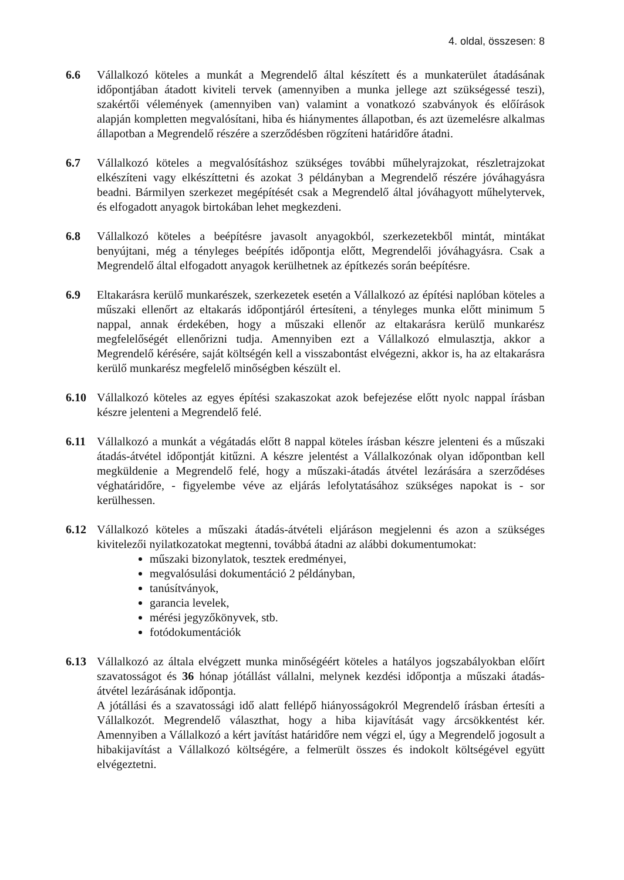4. oldal, összesen: 8
6.6 Vállalkozó köteles a munkát a Megrendelő által készített és a munkaterület átadásának időpontjában átadott kiviteli tervek (amennyiben a munka jellege azt szükségessé teszi), szakértői vélemények (amennyiben van) valamint a vonatkozó szabványok és előírások alapján kompletten megvalósítani, hiba és hiánymentes állapotban, és azt üzemelésre alkalmas állapotban a Megrendelő részére a szerződésben rögzíteni határidőre átadni.
6.7 Vállalkozó köteles a megvalósításhoz szükséges további műhelyrajzokat, részletrajzokat elkészíteni vagy elkészíttetni és azokat 3 példányban a Megrendelő részére jóváhagyásra beadni. Bármilyen szerkezet megépítését csak a Megrendelő által jóváhagyott műhelytervek, és elfogadott anyagok birtokában lehet megkezdeni.
6.8 Vállalkozó köteles a beépítésre javasolt anyagokból, szerkezetekből mintát, mintákat benyújtani, még a tényleges beépítés időpontja előtt, Megrendelői jóváhagyásra. Csak a Megrendelő által elfogadott anyagok kerülhetnek az építkezés során beépítésre.
6.9 Eltakarásra kerülő munkarészek, szerkezetek esetén a Vállalkozó az építési naplóban köteles a műszaki ellenőrt az eltakarás időpontjáról értesíteni, a tényleges munka előtt minimum 5 nappal, annak érdekében, hogy a műszaki ellenőr az eltakarásra kerülő munkarész megfelelőségét ellenőrizni tudja. Amennyiben ezt a Vállalkozó elmulasztja, akkor a Megrendelő kérésére, saját költségén kell a visszabontást elvégezni, akkor is, ha az eltakarásra kerülő munkarész megfelelő minőségben készült el.
6.10 Vállalkozó köteles az egyes építési szakaszokat azok befejezése előtt nyolc nappal írásban készre jelenteni a Megrendelő felé.
6.11 Vállalkozó a munkát a végátadás előtt 8 nappal köteles írásban készre jelenteni és a műszaki átadás-átvétel időpontját kitűzni. A készre jelentést a Vállalkozónak olyan időpontban kell megküldenie a Megrendelő felé, hogy a műszaki-átadás átvétel lezárására a szerződéses véghatáridőre, - figyelembe véve az eljárás lefolytatásához szükséges napokat is - sor kerülhessen.
6.12 Vállalkozó köteles a műszaki átadás-átvételi eljáráson megjelenni és azon a szükséges kivitelezői nyilatkozatokat megtenni, továbbá átadni az alábbi dokumentumokat:
műszaki bizonylatok, tesztek eredményei,
megvalósulási dokumentáció 2 példányban,
tanúsítványok,
garancia levelek,
mérési jegyzőkönyvek, stb.
fotódokumentációk
6.13 Vállalkozó az általa elvégzett munka minőségéért köteles a hatályos jogszabályokban előírt szavatosságot és 36 hónap jótállást vállalni, melynek kezdési időpontja a műszaki átadás-átvétel lezárásának időpontja.
A jótállási és a szavatossági idő alatt fellépő hiányosságokról Megrendelő írásban értesíti a Vállalkozót. Megrendelő választhat, hogy a hiba kijavítását vagy árcsökkentést kér. Amennyiben a Vállalkozó a kért javítást határidőre nem végzi el, úgy a Megrendelő jogosult a hibakijavítást a Vállalkozó költségére, a felmerült összes és indokolt költségével együtt elvégeztetni.